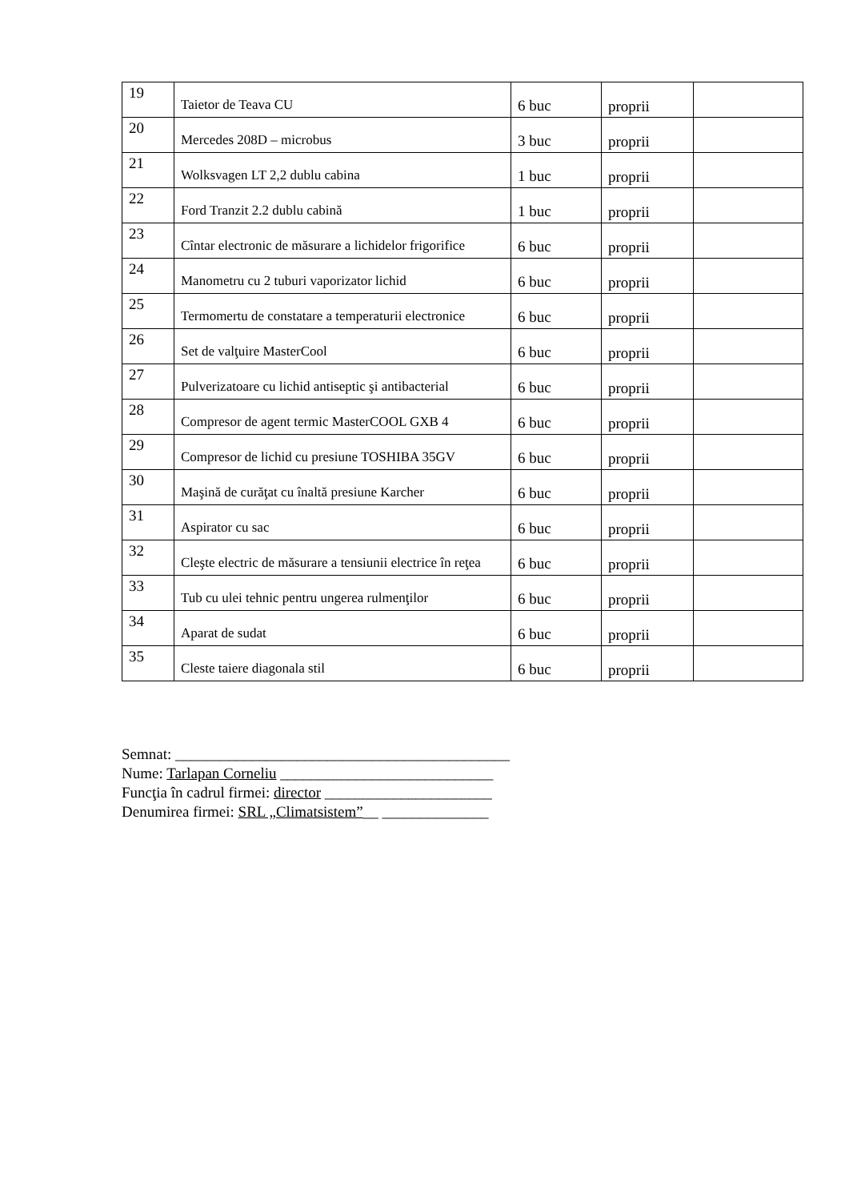| 19 | Taietor de Teava CU | 6 buc | proprii | |
| 20 | Mercedes 208D – microbus | 3 buc | proprii | |
| 21 | Wolksvagen LT 2,2 dublu cabina | 1 buc | proprii | |
| 22 | Ford Tranzit 2.2 dublu cabină | 1 buc | proprii | |
| 23 | Cîntar electronic de măsurare a lichidelor frigorifice | 6 buc | proprii | |
| 24 | Manometru cu 2 tuburi vaporizator lichid | 6 buc | proprii | |
| 25 | Termomertu de constatare a temperaturii electronice | 6 buc | proprii | |
| 26 | Set de valţuire MasterCool | 6 buc | proprii | |
| 27 | Pulverizatoare cu lichid antiseptic şi antibacterial | 6 buc | proprii | |
| 28 | Compresor de agent termic MasterCOOL GXB 4 | 6 buc | proprii | |
| 29 | Compresor de lichid cu presiune TOSHIBA 35GV | 6 buc | proprii | |
| 30 | Maşină de curăţat cu înaltă presiune Karcher | 6 buc | proprii | |
| 31 | Aspirator cu sac | 6 buc | proprii | |
| 32 | Cleşte electric de măsurare a tensiunii electrice în reţea | 6 buc | proprii | |
| 33 | Tub cu ulei tehnic pentru ungerea rulmenţilor | 6 buc | proprii | |
| 34 | Aparat de sudat | 6 buc | proprii | |
| 35 | Cleste taiere diagonala stil | 6 buc | proprii | |
Semnat: ____________________________________________
Nume: Tarlapan Corneliu ____________________________
Funcţia în cadrul firmei: director ______________________
Denumirea firmei: SRL „Climatsistem”__ ______________